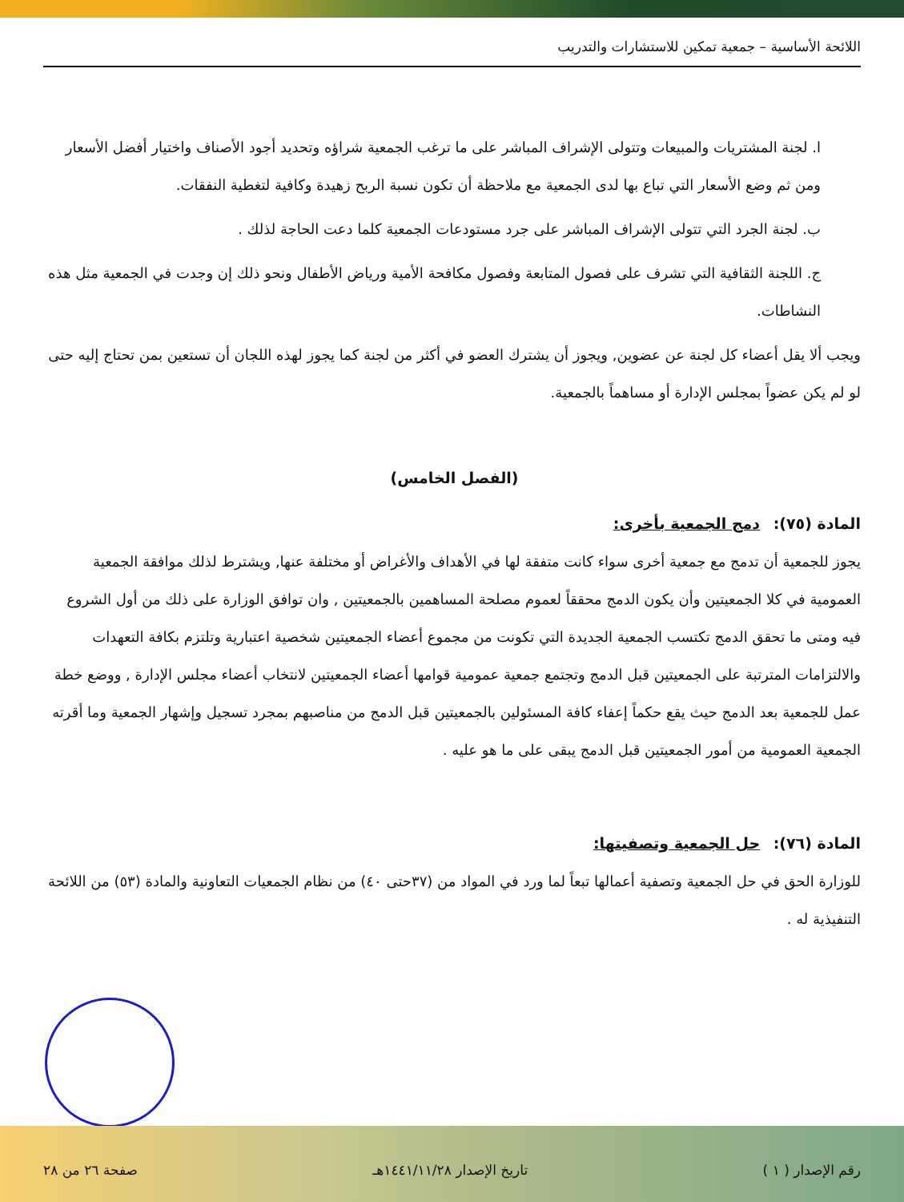اللائحة الأساسية – جمعية تمكين للاستشارات والتدريب
ا. لجنة المشتريات والمبيعات وتتولى الإشراف المباشر على ما ترغب الجمعية شراؤه وتحديد أجود الأصناف واختيار أفضل الأسعار ومن ثم وضع الأسعار التي تباع بها لدى الجمعية مع ملاحظة أن تكون نسبة الربح زهيدة وكافية لتغطية النفقات.
ب. لجنة الجرد التي تتولى الإشراف المباشر على جرد مستودعات الجمعية كلما دعت الحاجة لذلك .
ج. اللجنة الثقافية التي تشرف على فصول المتابعة وفصول مكافحة الأمية ورياض الأطفال ونحو ذلك إن وجدت في الجمعية مثل هذه النشاطات.
ويجب ألا يقل أعضاء كل لجنة عن عضوين, ويجوز أن يشترك العضو في أكثر من لجنة كما يجوز لهذه اللجان أن تستعين بمن تحتاج إليه حتى لو لم يكن عضواً بمجلس الإدارة أو مساهماً بالجمعية.
(الفصل الخامس)
المادة (٧٥): دمج الجمعية بأخرى:
يجوز للجمعية أن تدمج مع جمعية أخرى سواء كانت متفقة لها في الأهداف والأغراض أو مختلفة عنها, ويشترط لذلك موافقة الجمعية العمومية في كلا الجمعيتين وأن يكون الدمج محققاً لعموم مصلحة المساهمين بالجمعيتين , وان توافق الوزارة على ذلك من أول الشروع فيه ومتى ما تحقق الدمج تكتسب الجمعية الجديدة التي تكونت من مجموع أعضاء الجمعيتين شخصية اعتبارية وتلتزم بكافة التعهدات والالتزامات المترتبة على الجمعيتين قبل الدمج وتجتمع جمعية عمومية قوامها أعضاء الجمعيتين لانتخاب أعضاء مجلس الإدارة , ووضع خطة عمل للجمعية بعد الدمج حيث يقع حكماً إعفاء كافة المسئولين بالجمعيتين قبل الدمج من مناصبهم بمجرد تسجيل وإشهار الجمعية وما أقرته الجمعية العمومية من أمور الجمعيتين قبل الدمج يبقى على ما هو عليه .
المادة (٧٦): حل الجمعية وتصفيتها:
للوزارة الحق في حل الجمعية وتصفية أعمالها تبعاً لما ورد في المواد من (٣٧حتى ٤٠) من نظام الجمعيات التعاونية والمادة (٥٣) من اللائحة التنفيذية له .
رقم الإصدار ( ١ ) تاريخ الإصدار ١٤٤١/١١/٢٨هـ صفحة ٢٦ من ٢٨